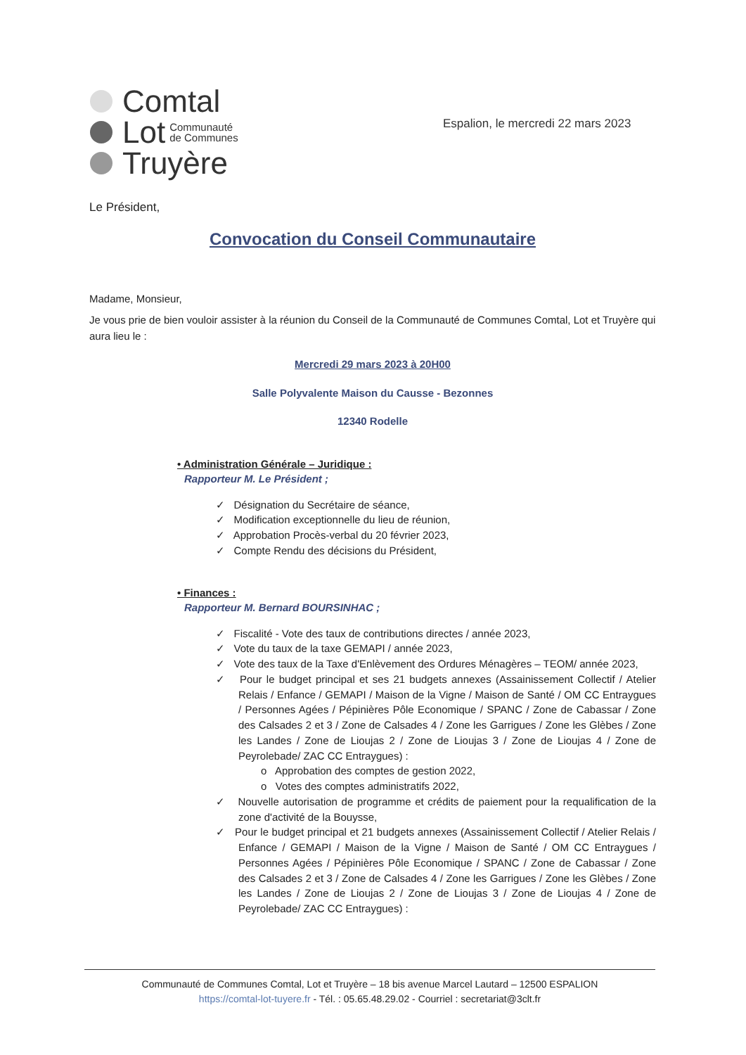Comtal
Lot Communauté
de Communes
Truyère
Espalion, le mercredi 22 mars 2023
Le Président,
Convocation du Conseil Communautaire
Madame, Monsieur,
Je vous prie de bien vouloir assister à la réunion du Conseil de la Communauté de Communes Comtal, Lot et Truyère qui aura lieu le :
Mercredi 29 mars 2023 à 20H00
Salle Polyvalente Maison du Causse - Bezonnes
12340 Rodelle
• Administration Générale – Juridique :
Rapporteur M. Le Président ;
✓ Désignation du Secrétaire de séance,
✓ Modification exceptionnelle du lieu de réunion,
✓ Approbation Procès-verbal du 20 février 2023,
✓ Compte Rendu des décisions du Président,
• Finances :
Rapporteur M. Bernard BOURSINHAC ;
✓ Fiscalité - Vote des taux de contributions directes / année 2023,
✓ Vote du taux de la taxe GEMAPI / année 2023,
✓ Vote des taux de la Taxe d'Enlèvement des Ordures Ménagères – TEOM/ année 2023,
✓ Pour le budget principal et ses 21 budgets annexes (Assainissement Collectif / Atelier Relais / Enfance / GEMAPI / Maison de la Vigne / Maison de Santé / OM CC Entraygues / Personnes Agées / Pépinières Pôle Economique / SPANC / Zone de Cabassar / Zone des Calsades 2 et 3 / Zone de Calsades 4 / Zone les Garrigues / Zone les Glèbes / Zone les Landes / Zone de Lioujas 2 / Zone de Lioujas 3 / Zone de Lioujas 4 / Zone de Peyrolebade/ ZAC CC Entraygues) :
o Approbation des comptes de gestion 2022,
o Votes des comptes administratifs 2022,
✓ Nouvelle autorisation de programme et crédits de paiement pour la requalification de la zone d'activité de la Bouysse,
✓ Pour le budget principal et 21 budgets annexes (Assainissement Collectif / Atelier Relais / Enfance / GEMAPI / Maison de la Vigne / Maison de Santé / OM CC Entraygues / Personnes Agées / Pépinières Pôle Economique / SPANC / Zone de Cabassar / Zone des Calsades 2 et 3 / Zone de Calsades 4 / Zone les Garrigues / Zone les Glèbes / Zone les Landes / Zone de Lioujas 2 / Zone de Lioujas 3 / Zone de Lioujas 4 / Zone de Peyrolebade/ ZAC CC Entraygues) :
Communauté de Communes Comtal, Lot et Truyère – 18 bis avenue Marcel Lautard – 12500 ESPALION
https://comtal-lot-tuyere.fr - Tél. : 05.65.48.29.02 - Courriel : secretariat@3clt.fr